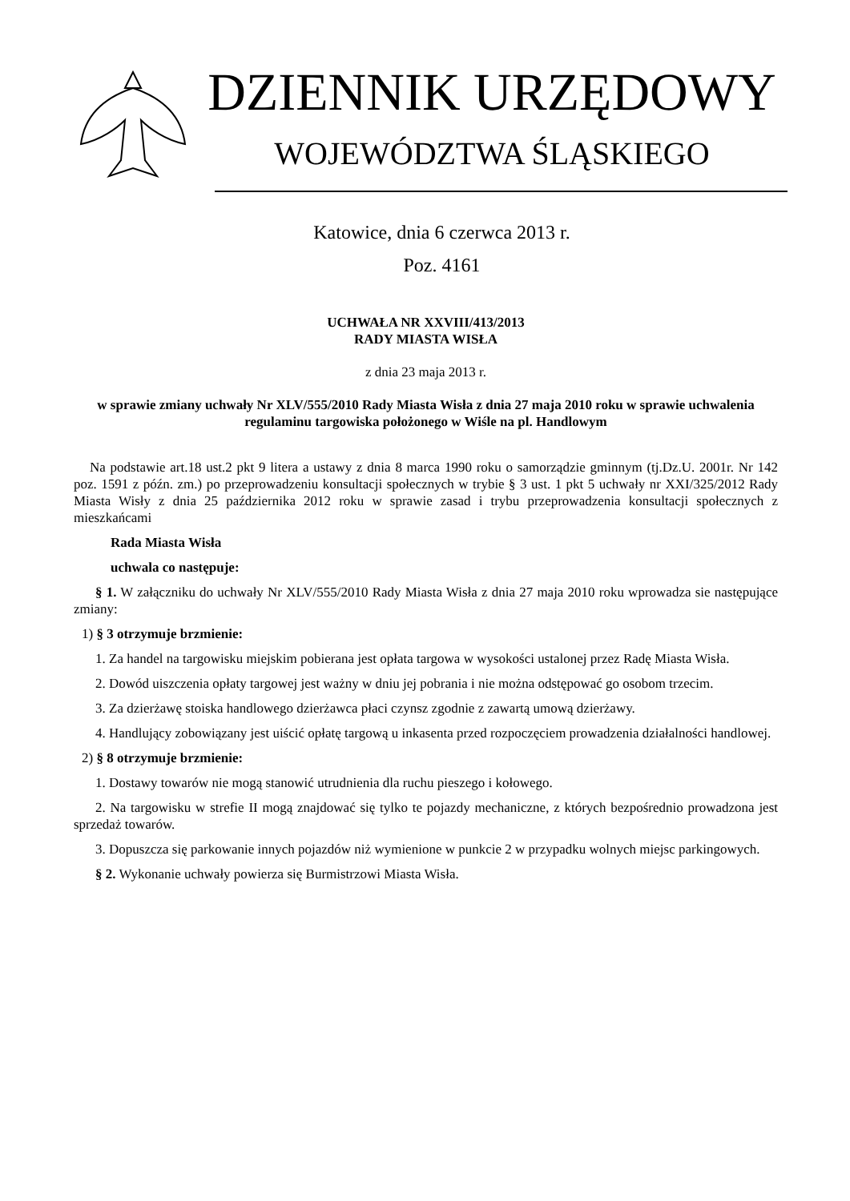DZIENNIK URZĘDOWY
WOJEWÓDZTWA ŚLĄSKIEGO
Katowice, dnia 6 czerwca 2013 r.
Poz. 4161
UCHWAŁA NR XXVIII/413/2013
RADY MIASTA WISŁA
z dnia 23 maja 2013 r.
w sprawie zmiany uchwały Nr XLV/555/2010 Rady Miasta Wisła z dnia 27 maja 2010 roku w sprawie uchwalenia regulaminu targowiska położonego w Wiśle na pl. Handlowym
Na podstawie art.18 ust.2 pkt 9 litera a ustawy z dnia 8 marca 1990 roku o samorządzie gminnym (tj.Dz.U. 2001r. Nr 142 poz. 1591 z późn. zm.) po przeprowadzeniu konsultacji społecznych w trybie § 3 ust. 1 pkt 5 uchwały nr XXI/325/2012 Rady Miasta Wisły z dnia 25 października 2012 roku w sprawie zasad i trybu przeprowadzenia konsultacji społecznych z mieszkańcami
Rada Miasta Wisła
uchwala co następuje:
§ 1. W załączniku do uchwały Nr XLV/555/2010 Rady Miasta Wisła z dnia 27 maja 2010 roku wprowadza sie następujące zmiany:
1) § 3 otrzymuje brzmienie:
1. Za handel na targowisku miejskim pobierana jest opłata targowa w wysokości ustalonej przez Radę Miasta Wisła.
2. Dowód uiszczenia opłaty targowej jest ważny w dniu jej pobrania i nie można odstępować go osobom trzecim.
3. Za dzierżawę stoiska handlowego dzierżawca płaci czynsz zgodnie z zawartą umową dzierżawy.
4. Handlujący zobowiązany jest uiścić opłatę targową u inkasenta przed rozpoczęciem prowadzenia działalności handlowej.
2) § 8 otrzymuje brzmienie:
1. Dostawy towarów nie mogą stanowić utrudnienia dla ruchu pieszego i kołowego.
2. Na targowisku w strefie II mogą znajdować się tylko te pojazdy mechaniczne, z których bezpośrednio prowadzona jest sprzedaż towarów.
3. Dopuszcza się parkowanie innych pojazdów niż wymienione w punkcie 2 w przypadku wolnych miejsc parkingowych.
§ 2. Wykonanie uchwały powierza się Burmistrzowi Miasta Wisła.